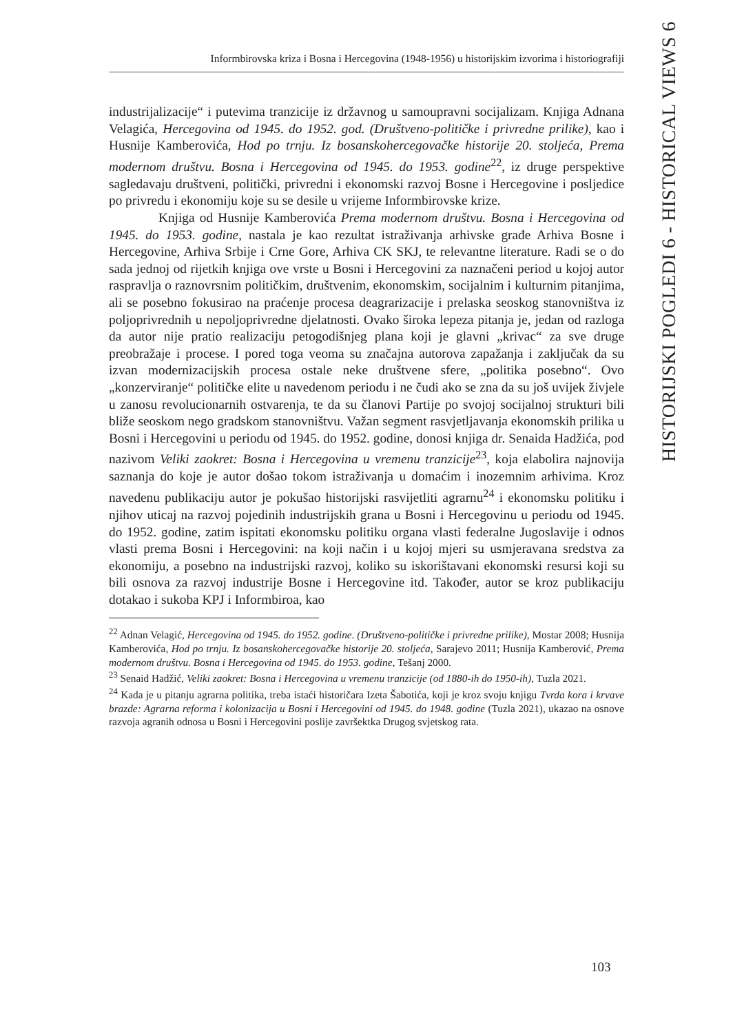Informbirovska kriza i Bosna i Hercegovina (1948-1956) u historijskim izvorima i historiografiji
HISTORIJSKI POGLEDI 6 - HISTORICAL VIEWS 6
industrijalizacije“ i putevima tranzicije iz državnog u samoupravni socijalizam. Knjiga Adnana Velagića, Hercegovina od 1945. do 1952. god. (Društveno-političke i privredne prilike), kao i Husnije Kamberovića, Hod po trnju. Iz bosanskohercegovačke historije 20. stoljeća, Prema modernom društvu. Bosna i Hercegovina od 1945. do 1953. godine<sup>22</sup>, iz druge perspektive sagledavaju društveni, politički, privredni i ekonomski razvoj Bosne i Hercegovine i posljedice po privredu i ekonomiju koje su se desile u vrijeme Informbirovske krize.
Knjiga od Husnije Kamberovića Prema modernom društvu. Bosna i Hercegovina od 1945. do 1953. godine, nastala je kao rezultat istraživanja arhivske građe Arhiva Bosne i Hercegovine, Arhiva Srbije i Crne Gore, Arhiva CK SKJ, te relevantne literature. Radi se o do sada jednoj od rijetkih knjiga ove vrste u Bosni i Hercegovini za naznačeni period u kojoj autor raspravlja o raznovrsnim političkim, društvenim, ekonomskim, socijalnim i kulturnim pitanjima, ali se posebno fokusirao na praćenje procesa deagrarizacije i prelaska seoskog stanovništva iz poljoprivrednih u nepoljoprivredne djelatnosti. Ovako široka lepeza pitanja je, jedan od razloga da autor nije pratio realizaciju petogodišnjeg plana koji je glavni „krivac“ za sve druge preobražaje i procese. I pored toga veoma su značajna autorova zapažanja i zaključak da su izvan modernizacijskih procesa ostale neke društvene sfere, „politika posebno“. Ovo „konzerviranje“ političke elite u navedenom periodu i ne čudi ako se zna da su još uvijek živjele u zanosu revolucionarnih ostvarenja, te da su članovi Partije po svojoj socijalnoj strukturi bili bliže seoskom nego gradskom stanovništvu. Važan segment rasvjetljavanja ekonomskih prilika u Bosni i Hercegovini u periodu od 1945. do 1952. godine, donosi knjiga dr. Senaida Hadžića, pod nazivom Veliki zaokret: Bosna i Hercegovina u vremenu tranzicije<sup>23</sup>, koja elabolira najnovija saznanja do koje je autor došao tokom istraživanja u domaćim i inozemnim arhivima. Kroz navedenu publikaciju autor je pokušao historijski rasvijetliti agrarnu<sup>24</sup> i ekonomsku politiku i njihov uticaj na razvoj pojedinih industrijskih grana u Bosni i Hercegovinu u periodu od 1945. do 1952. godine, zatim ispitati ekonomsku politiku organa vlasti federalne Jugoslavije i odnos vlasti prema Bosni i Hercegovini: na koji način i u kojoj mjeri su usmjeravana sredstva za ekonomiju, a posebno na industrijski razvoj, koliko su iskorištavani ekonomski resursi koji su bili osnova za razvoj industrije Bosne i Hercegovine itd. Također, autor se kroz publikaciju dotakao i sukoba KPJ i Informbiroa, kao
<sup>22</sup> Adnan Velagić, Hercegovina od 1945. do 1952. godine. (Društveno-političke i privredne prilike), Mostar 2008; Husnija Kamberovića, Hod po trnju. Iz bosanskohercegovačke historije 20. stoljeća, Sarajevo 2011; Husnija Kamberović, Prema modernom društvu. Bosna i Hercegovina od 1945. do 1953. godine, Tešanj 2000.
<sup>23</sup> Senaid Hadžić, Veliki zaokret: Bosna i Hercegovina u vremenu tranzicije (od 1880-ih do 1950-ih), Tuzla 2021.
<sup>24</sup> Kada je u pitanju agrarna politika, treba istaći historičara Izeta Šabotića, koji je kroz svoju knjigu Tvrda kora i krvave brazde: Agrarna reforma i kolonizacija u Bosni i Hercegovini od 1945. do 1948. godine (Tuzla 2021), ukazao na osnove razvoja agranih odnosa u Bosni i Hercegovini poslije završektka Drugog svjetskog rata.
103